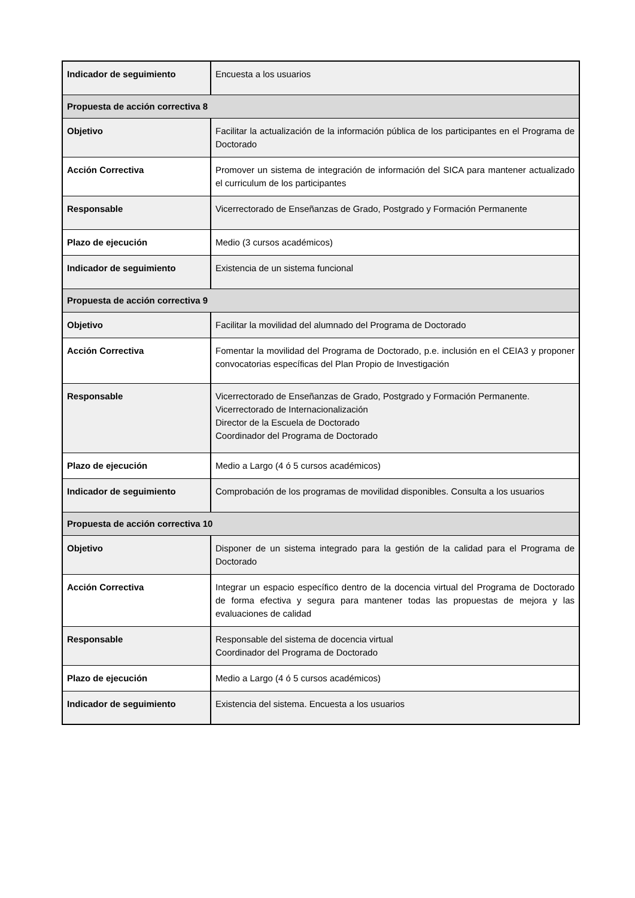| Indicador de seguimiento | Encuesta a los usuarios |
| Propuesta de acción correctiva 8 | |
| Objetivo | Facilitar la actualización de la información pública de los participantes en el Programa de Doctorado |
| Acción Correctiva | Promover un sistema de integración de información del SICA para mantener actualizado el curriculum de los participantes |
| Responsable | Vicerrectorado de Enseñanzas de Grado, Postgrado y Formación Permanente |
| Plazo de ejecución | Medio (3 cursos académicos) |
| Indicador de seguimiento | Existencia de un sistema funcional |
| Propuesta de acción correctiva 9 | |
| Objetivo | Facilitar la movilidad del alumnado del Programa de Doctorado |
| Acción Correctiva | Fomentar la movilidad del Programa de Doctorado, p.e. inclusión en el CEIA3 y proponer convocatorias específicas del Plan Propio de Investigación |
| Responsable | Vicerrectorado de Enseñanzas de Grado, Postgrado y Formación Permanente. Vicerrectorado de Internacionalización Director de la Escuela de Doctorado Coordinador del Programa de Doctorado |
| Plazo de ejecución | Medio a Largo (4 ó 5 cursos académicos) |
| Indicador de seguimiento | Comprobación de los programas de movilidad disponibles. Consulta a los usuarios |
| Propuesta de acción correctiva 10 | |
| Objetivo | Disponer de un sistema integrado para la gestión de la calidad para el Programa de Doctorado |
| Acción Correctiva | Integrar un espacio específico dentro de la docencia virtual del Programa de Doctorado de forma efectiva y segura para mantener todas las propuestas de mejora y las evaluaciones de calidad |
| Responsable | Responsable del sistema de docencia virtual Coordinador del Programa de Doctorado |
| Plazo de ejecución | Medio a Largo (4 ó 5 cursos académicos) |
| Indicador de seguimiento | Existencia del sistema. Encuesta a los usuarios |